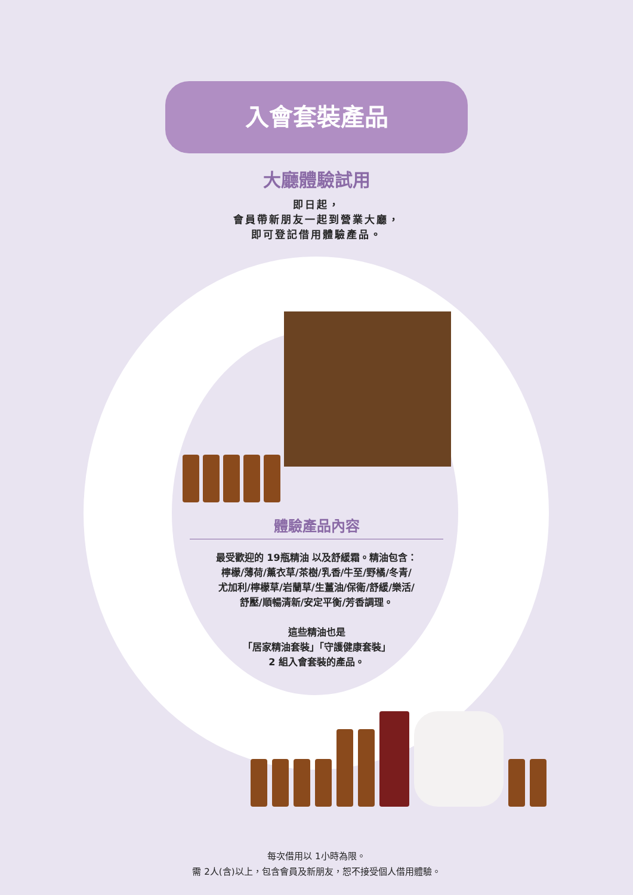入會套裝產品
大廳體驗試用
即日起，
會員帶新朋友一起到營業大廳，
即可登記借用體驗產品。
體驗產品內容
最受歡迎的 19瓶精油 以及舒緩霜。精油包含：
檸檬/薄荷/薰衣草/茶樹/乳香/牛至/野橘/冬青/
尤加利/檸檬草/岩蘭草/生薑油/保衛/舒緩/樂活/
舒壓/順暢清新/安定平衡/芳香調理。
這些精油也是
「居家精油套裝」「守護健康套裝」
2 組入會套裝的產品。
每次借用以 1小時為限。
需 2人(含)以上，包含會員及新朋友，恕不接受個人借用體驗。